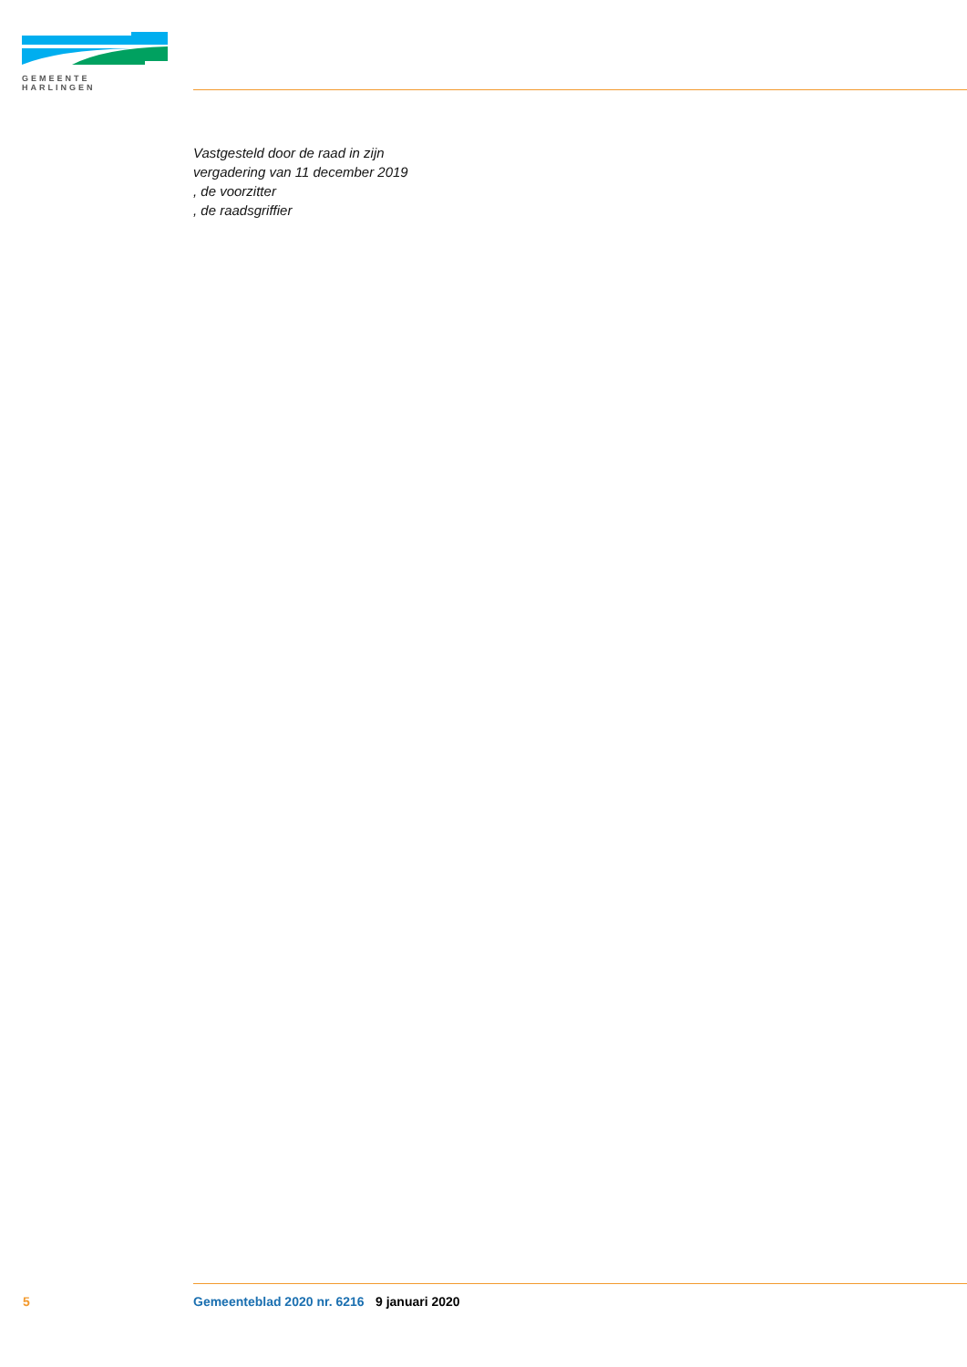GEMEENTE HARLINGEN
Vastgesteld door de raad in zijn
vergadering van 11 december 2019
, de voorzitter
, de raadsgriffier
5 Gemeenteblad 2020 nr. 6216 9 januari 2020